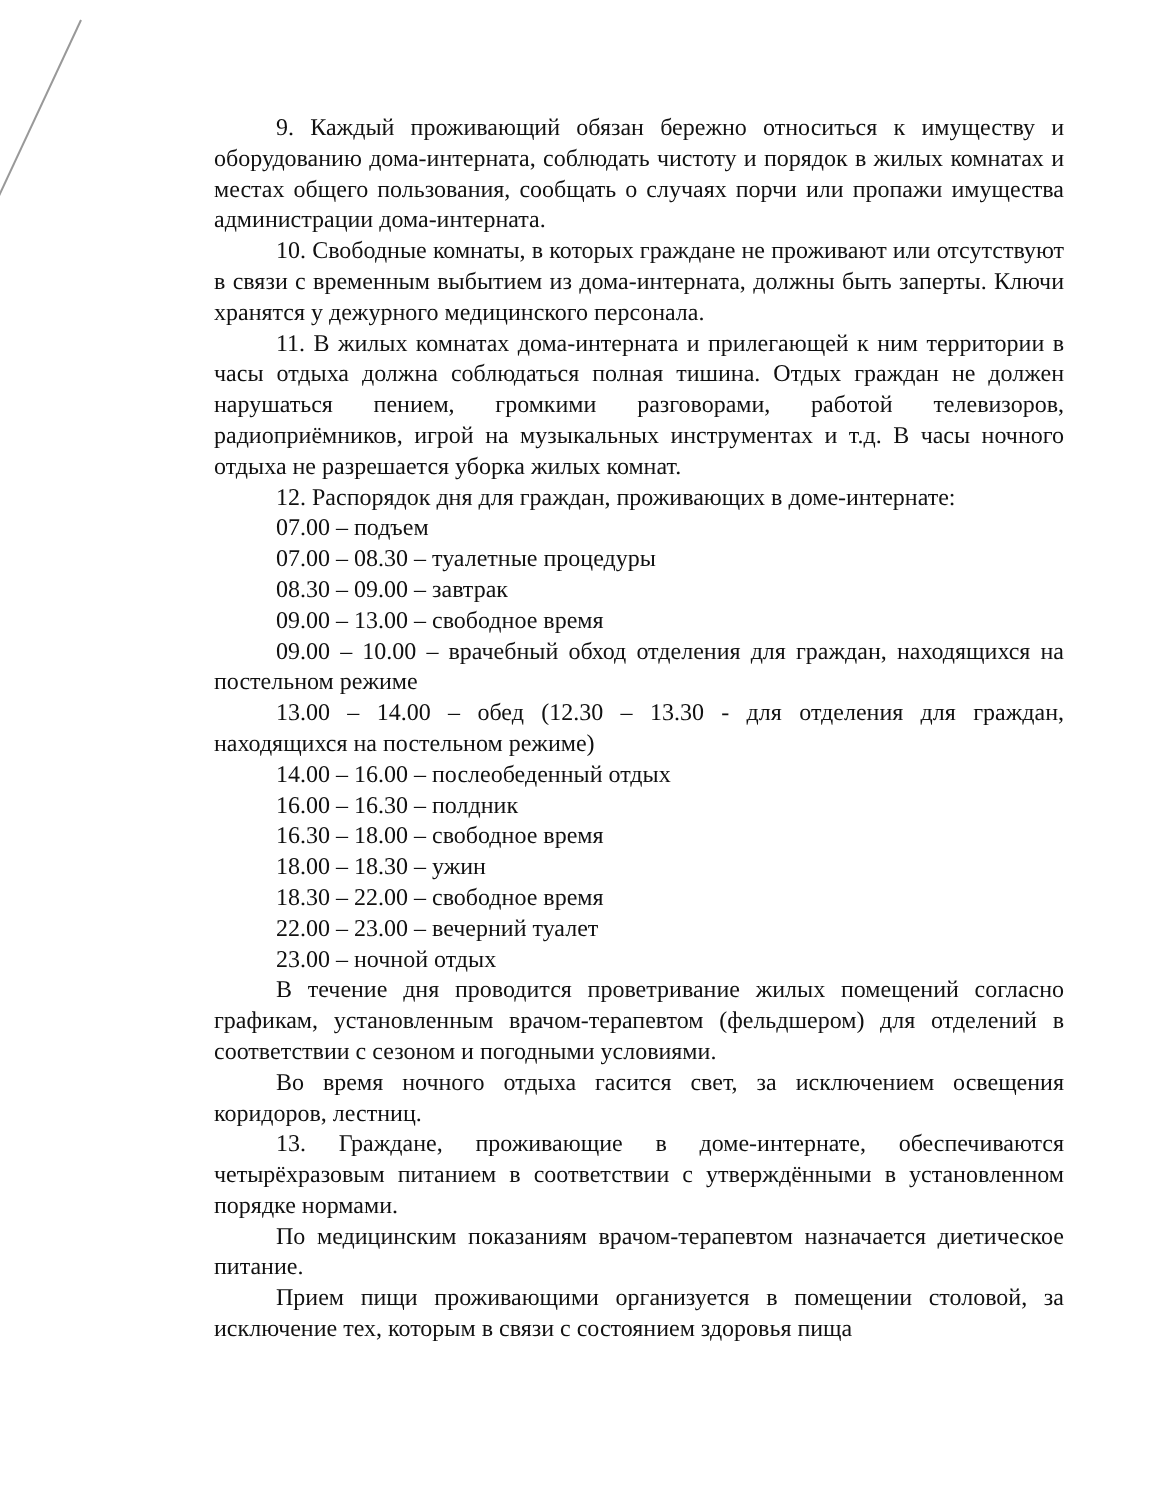9. Каждый проживающий обязан бережно относиться к имуществу и оборудованию дома-интерната, соблюдать чистоту и порядок в жилых комнатах и местах общего пользования, сообщать о случаях порчи или пропажи имущества администрации дома-интерната.
10. Свободные комнаты, в которых граждане не проживают или отсутствуют в связи с временным выбытием из дома-интерната, должны быть заперты. Ключи хранятся у дежурного медицинского персонала.
11. В жилых комнатах дома-интерната и прилегающей к ним территории в часы отдыха должна соблюдаться полная тишина. Отдых граждан не должен нарушаться пением, громкими разговорами, работой телевизоров, радиоприёмников, игрой на музыкальных инструментах и т.д. В часы ночного отдыха не разрешается уборка жилых комнат.
12. Распорядок дня для граждан, проживающих в доме-интернате:
07.00 – подъем
07.00 – 08.30 – туалетные процедуры
08.30 – 09.00 – завтрак
09.00 – 13.00 – свободное время
09.00 – 10.00 – врачебный обход отделения для граждан, находящихся на постельном режиме
13.00 – 14.00 – обед (12.30 – 13.30 - для отделения для граждан, находящихся на постельном режиме)
14.00 – 16.00 – послеобеденный отдых
16.00 – 16.30 – полдник
16.30 – 18.00 – свободное время
18.00 – 18.30 – ужин
18.30 – 22.00 – свободное время
22.00 – 23.00 – вечерний туалет
23.00 – ночной отдых
В течение дня проводится проветривание жилых помещений согласно графикам, установленным врачом-терапевтом (фельдшером) для отделений в соответствии с сезоном и погодными условиями.
Во время ночного отдыха гасится свет, за исключением освещения коридоров, лестниц.
13. Граждане, проживающие в доме-интернате, обеспечиваются четырёхразовым питанием в соответствии с утверждёнными в установленном порядке нормами.
По медицинским показаниям врачом-терапевтом назначается диетическое питание.
Прием пищи проживающими организуется в помещении столовой, за исключение тех, которым в связи с состоянием здоровья пища